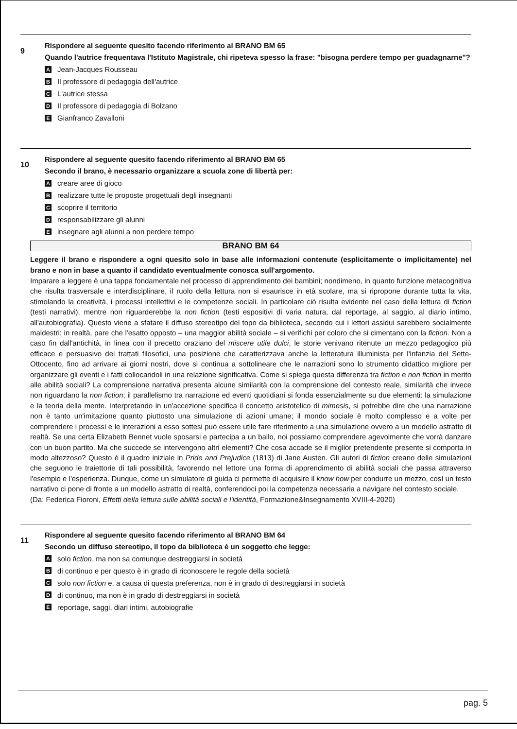9
Rispondere al seguente quesito facendo riferimento al BRANO BM 65
Quando l'autrice frequentava l'Istituto Magistrale, chi ripeteva spesso la frase: "bisogna perdere tempo per guadagnarne"?
A Jean-Jacques Rousseau
B Il professore di pedagogia dell'autrice
C L'autrice stessa
D Il professore di pedagogia di Bolzano
E Gianfranco Zavalloni
10
Rispondere al seguente quesito facendo riferimento al BRANO BM 65
Secondo il brano, è necessario organizzare a scuola zone di libertà per:
Acreare aree di gioco
Brealizzare tutte le proposte progettuali degli insegnanti
Cscoprire il territorio
Dresponsabilizzare gli alunni
Einsegnare agli alunni a non perdere tempo
BRANO BM 64
Leggere il brano e rispondere a ogni quesito solo in base alle informazioni contenute (esplicitamente o implicitamente) nel brano e non in base a quanto il candidato eventualmente conosca sull'argomento.
Imparare a leggere è una tappa fondamentale nel processo di apprendimento dei bambini; nondimeno, in quanto funzione metacognitiva che risulta trasversale e interdisciplinare, il ruolo della lettura non si esaurisce in età scolare, ma si ripropone durante tutta la vita, stimolando la creatività, i processi intellettivi e le competenze sociali. In particolare ciò risulta evidente nel caso della lettura di fiction (testi narrativi), mentre non riguarderebbe la non fiction (testi espositivi di varia natura, dal reportage, al saggio, al diario intimo, all'autobiografia). Questo viene a sfatare il diffuso stereotipo del topo da biblioteca, secondo cui i lettori assidui sarebbero socialmente maldestri: in realtà, pare che l'esatto opposto – una maggior abilità sociale – si verifichi per coloro che si cimentano con la fiction. Non a caso fin dall'antichità, in linea con il precetto oraziano del miscere utile dulci, le storie venivano ritenute un mezzo pedagogico più efficace e persuasivo dei trattati filosofici, una posizione che caratterizzava anche la letteratura illuminista per l'infanzia del Sette-Ottocento, fino ad arrivare ai giorni nostri, dove si continua a sottolineare che le narrazioni sono lo strumento didattico migliore per organizzare gli eventi e i fatti collocandoli in una relazione significativa. Come si spiega questa differenza tra fiction e non fiction in merito alle abilità sociali? La comprensione narrativa presenta alcune similarità con la comprensione del contesto reale, similarità che invece non riguardano la non fiction; il parallelismo tra narrazione ed eventi quotidiani si fonda essenzialmente su due elementi: la simulazione e la teoria della mente. Interpretando in un'accezione specifica il concetto aristotelico di mimesis, si potrebbe dire che una narrazione non è tanto un'imitazione quanto piuttosto una simulazione di azioni umane; il mondo sociale è molto complesso e a volte per comprendere i processi e le interazioni a esso sottesi può essere utile fare riferimento a una simulazione ovvero a un modello astratto di realtà. Se una certa Elizabeth Bennet vuole sposarsi e partecipa a un ballo, noi possiamo comprendere agevolmente che vorrà danzare con un buon partito. Ma che succede se intervengono altri elementi? Che cosa accade se il miglior pretendente presente si comporta in modo altezzoso? Questo è il quadro iniziale in Pride and Prejudice (1813) di Jane Austen. Gli autori di fiction creano delle simulazioni che seguono le traiettorie di tali possibilità, favorendo nel lettore una forma di apprendimento di abilità sociali che passa attraverso l'esempio e l'esperienza. Dunque, come un simulatore di guida ci permette di acquisire il know how per condurre un mezzo, così un testo narrativo ci pone di fronte a un modello astratto di realtà, conferendoci poi la competenza necessaria a navigare nel contesto sociale.
(Da: Federica Fioroni, Effetti della lettura sulle abilità sociali e l'identità, Formazione&Insegnamento XVIII-4-2020)
11
Rispondere al seguente quesito facendo riferimento al BRANO BM 64
Secondo un diffuso stereotipo, il topo da biblioteca è un soggetto che legge:
Asolo fiction, ma non sa comunque destreggiarsi in società
Bdi continuo e per questo è in grado di riconoscere le regole della società
Csolo non fiction e, a causa di questa preferenza, non è in grado di destreggiarsi in società
Ddi continuo, ma non è in grado di destreggiarsi in società
Ereportage, saggi, diari intimi, autobiografie
pag. 5